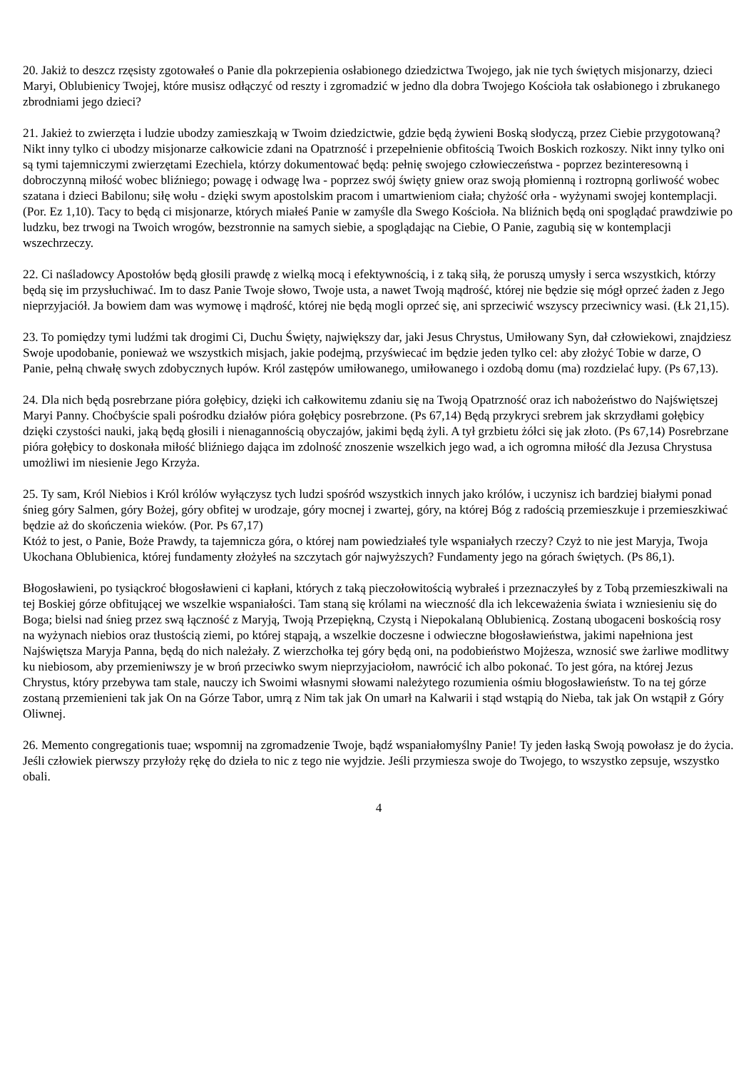20. Jakiż to deszcz rzęsisty zgotowałeś o Panie dla pokrzepienia osłabionego dziedzictwa Twojego, jak nie tych świętych misjonarzy, dzieci Maryi, Oblubienicy Twojej, które musisz odłączyć od reszty i zgromadzić w jedno dla dobra Twojego Kościoła tak osłabionego i zbrukanego zbrodniami jego dzieci?
21. Jakież to zwierzęta i ludzie ubodzy zamieszkają w Twoim dziedzictwie, gdzie będą żywieni Boską słodyczą, przez Ciebie przygotowaną? Nikt inny tylko ci ubodzy misjonarze całkowicie zdani na Opatrzność i przepełnienie obfitością Twoich Boskich rozkoszy. Nikt inny tylko oni są tymi tajemniczymi zwierzętami Ezechiela, którzy dokumentować będą: pełnię swojego człowieczeństwa - poprzez bezinteresowną i dobroczynną miłość wobec bliźniego; powagę i odwagę lwa - poprzez swój święty gniew oraz swoją płomienną i roztropną gorliwość wobec szatana i dzieci Babilonu; siłę wołu - dzięki swym apostolskim pracom i umartwieniom ciała; chyżość orła - wyżynami swojej kontemplacji. (Por. Ez 1,10). Tacy to będą ci misjonarze, których miałeś Panie w zamyśle dla Swego Kościoła. Na bliźnich będą oni spoglądać prawdziwie po ludzku, bez trwogi na Twoich wrogów, bezstronnie na samych siebie, a spoglądając na Ciebie, O Panie, zagubią się w kontemplacji wszechrzeczy.
22. Ci naśladowcy Apostołów będą głosili prawdę z wielką mocą i efektywnością, i z taką siłą, że poruszą umysły i serca wszystkich, którzy będą się im przysłuchiwać. Im to dasz Panie Twoje słowo, Twoje usta, a nawet Twoją mądrość, której nie będzie się mógł oprzeć żaden z Jego nieprzyjaciół. Ja bowiem dam was wymowę i mądrość, której nie będą mogli oprzeć się, ani sprzeciwić wszyscy przeciwnicy wasi. (Łk 21,15).
23. To pomiędzy tymi ludźmi tak drogimi Ci, Duchu Święty, największy dar, jaki Jesus Chrystus, Umiłowany Syn, dał człowiekowi, znajdziesz Swoje upodobanie, ponieważ we wszystkich misjach, jakie podejmą, przyświecać im będzie jeden tylko cel: aby złożyć Tobie w darze, O Panie, pełną chwałę swych zdobycznych łupów. Król zastępów umiłowanego, umiłowanego i ozdobą domu (ma) rozdzielać łupy. (Ps 67,13).
24. Dla nich będą posrebrzane pióra gołębicy, dzięki ich całkowitemu zdaniu się na Twoją Opatrzność oraz ich nabożeństwo do Najświętszej Maryi Panny. Choćbyście spali pośrodku działów pióra gołębicy posrebrzone. (Ps 67,14) Będą przykryci srebrem jak skrzydłami gołębicy dzięki czystości nauki, jaką będą głosili i nienagannością obyczajów, jakimi będą żyli. A tył grzbietu żółci się jak złoto. (Ps 67,14) Posrebrzane pióra gołębicy to doskonała miłość bliźniego dająca im zdolność znoszenie wszelkich jego wad, a ich ogromna miłość dla Jezusa Chrystusa umożliwi im niesienie Jego Krzyża.
25. Ty sam, Król Niebios i Król królów wyłączysz tych ludzi spośród wszystkich innych jako królów, i uczynisz ich bardziej białymi ponad śnieg góry Salmen, góry Bożej, góry obfitej w urodzaje, góry mocnej i zwartej, góry, na której Bóg z radością przemieszkuje i przemieszkiwać będzie aż do skończenia wieków. (Por. Ps 67,17)
Któż to jest, o Panie, Boże Prawdy, ta tajemnicza góra, o której nam powiedziałeś tyle wspaniałych rzeczy? Czyż to nie jest Maryja, Twoja Ukochana Oblubienica, której fundamenty złożyłeś na szczytach gór najwyższych? Fundamenty jego na górach świętych. (Ps 86,1).
Błogosławieni, po tysiąckroć błogosławieni ci kapłani, których z taką pieczołowitością wybrałeś i przeznaczyłeś by z Tobą przemieszkiwali na tej Boskiej górze obfitującej we wszelkie wspaniałości. Tam staną się królami na wieczność dla ich lekceważenia świata i wzniesieniu się do Boga; bielsi nad śnieg przez swą łączność z Maryją, Twoją Przepiękną, Czystą i Niepokalaną Oblubienicą. Zostaną ubogaceni boskością rosy na wyżynach niebios oraz tłustością ziemi, po której stąpają, a wszelkie doczesne i odwieczne błogosławieństwa, jakimi napełniona jest Najświętsza Maryja Panna, będą do nich należały. Z wierzchołka tej góry będą oni, na podobieństwo Mojżesza, wznosić swe żarliwe modlitwy ku niebiosom, aby przemieniwszy je w broń przeciwko swym nieprzyjaciołom, nawrócić ich albo pokonać. To jest góra, na której Jezus Chrystus, który przebywa tam stale, nauczy ich Swoimi własnymi słowami należytego rozumienia ośmiu błogosławieństw. To na tej górze zostaną przemienieni tak jak On na Górze Tabor, umrą z Nim tak jak On umarł na Kalwarii i stąd wstąpią do Nieba, tak jak On wstąpił z Góry Oliwnej.
26. Memento congregationis tuae; wspomnij na zgromadzenie Twoje, bądź wspaniałomyślny Panie! Ty jeden łaską Swoją powołasz je do życia. Jeśli człowiek pierwszy przyłoży rękę do dzieła to nic z tego nie wyjdzie. Jeśli przymiesza swoje do Twojego, to wszystko zepsuje, wszystko obali.
4